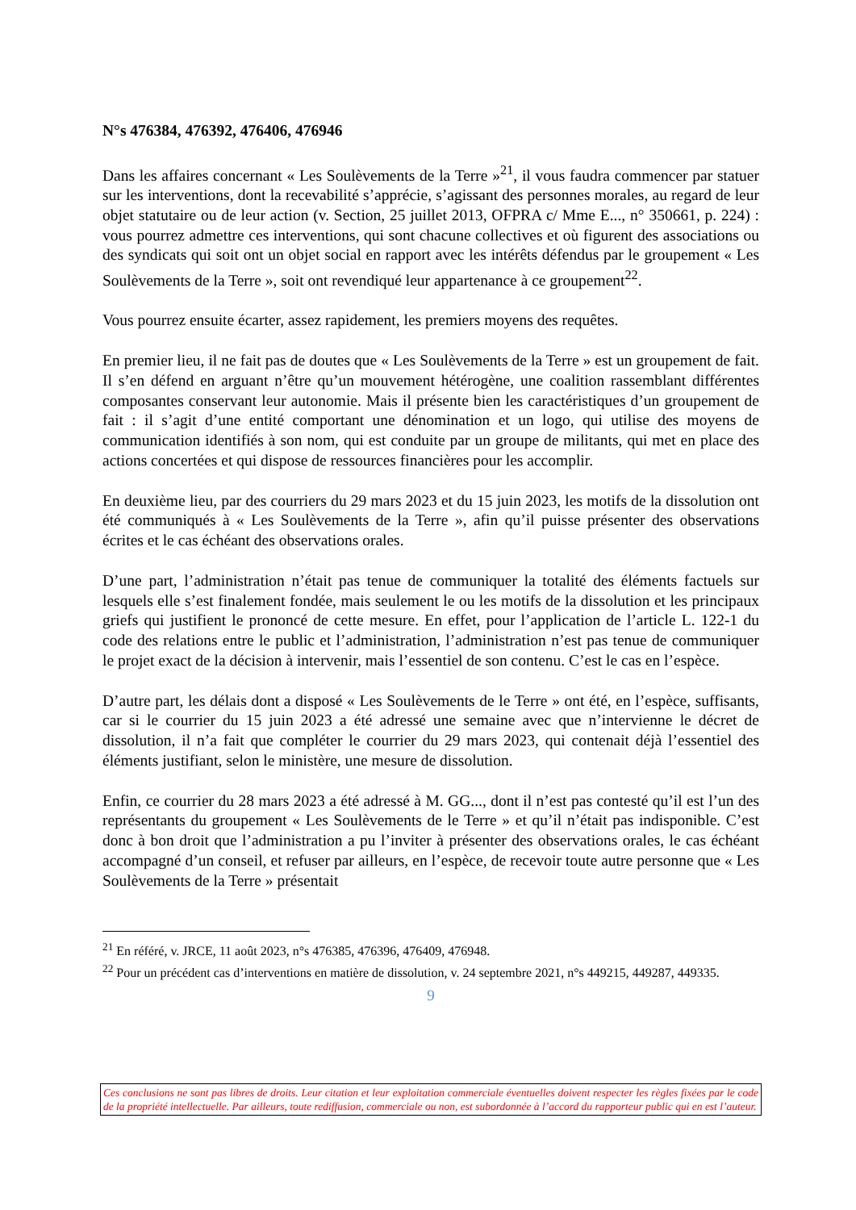N°s 476384, 476392, 476406, 476946
Dans les affaires concernant « Les Soulèvements de la Terre »<sup>21</sup>, il vous faudra commencer par statuer sur les interventions, dont la recevabilité s’apprécie, s’agissant des personnes morales, au regard de leur objet statutaire ou de leur action (v. Section, 25 juillet 2013, OFPRA c/ Mme E..., n° 350661, p. 224) : vous pourrez admettre ces interventions, qui sont chacune collectives et où figurent des associations ou des syndicats qui soit ont un objet social en rapport avec les intérêts défendus par le groupement « Les Soulèvements de la Terre », soit ont revendiqué leur appartenance à ce groupement<sup>22</sup>.
Vous pourrez ensuite écarter, assez rapidement, les premiers moyens des requêtes.
En premier lieu, il ne fait pas de doutes que « Les Soulèvements de la Terre » est un groupement de fait. Il s’en défend en arguant n’être qu’un mouvement hétérogène, une coalition rassemblant différentes composantes conservant leur autonomie. Mais il présente bien les caractéristiques d’un groupement de fait : il s’agit d’une entité comportant une dénomination et un logo, qui utilise des moyens de communication identifiés à son nom, qui est conduite par un groupe de militants, qui met en place des actions concertées et qui dispose de ressources financières pour les accomplir.
En deuxième lieu, par des courriers du 29 mars 2023 et du 15 juin 2023, les motifs de la dissolution ont été communiqués à « Les Soulèvements de la Terre », afin qu’il puisse présenter des observations écrites et le cas échéant des observations orales.
D’une part, l’administration n’était pas tenue de communiquer la totalité des éléments factuels sur lesquels elle s’est finalement fondée, mais seulement le ou les motifs de la dissolution et les principaux griefs qui justifient le prononcé de cette mesure. En effet, pour l’application de l’article L. 122-1 du code des relations entre le public et l’administration, l’administration n’est pas tenue de communiquer le projet exact de la décision à intervenir, mais l’essentiel de son contenu. C’est le cas en l’espèce.
D’autre part, les délais dont a disposé « Les Soulèvements de le Terre » ont été, en l’espèce, suffisants, car si le courrier du 15 juin 2023 a été adressé une semaine avec que n’intervienne le décret de dissolution, il n’a fait que compléter le courrier du 29 mars 2023, qui contenait déjà l’essentiel des éléments justifiant, selon le ministère, une mesure de dissolution.
Enfin, ce courrier du 28 mars 2023 a été adressé à M. GG..., dont il n’est pas contesté qu’il est l’un des représentants du groupement « Les Soulèvements de le Terre » et qu’il n’était pas indisponible. C’est donc à bon droit que l’administration a pu l’inviter à présenter des observations orales, le cas échéant accompagné d’un conseil, et refuser par ailleurs, en l’espèce, de recevoir toute autre personne que « Les Soulèvements de la Terre » présentait
<sup>21</sup> En référé, v. JRCE, 11 août 2023, n°s 476385, 476396, 476409, 476948.
<sup>22</sup> Pour un précédent cas d’interventions en matière de dissolution, v. 24 septembre 2021, n°s 449215, 449287, 449335.
9
Ces conclusions ne sont pas libres de droits. Leur citation et leur exploitation commerciale éventuelles doivent respecter les règles fixées par le code de la propriété intellectuelle. Par ailleurs, toute rediffusion, commerciale ou non, est subordonnée à l’accord du rapporteur public qui en est l’auteur.